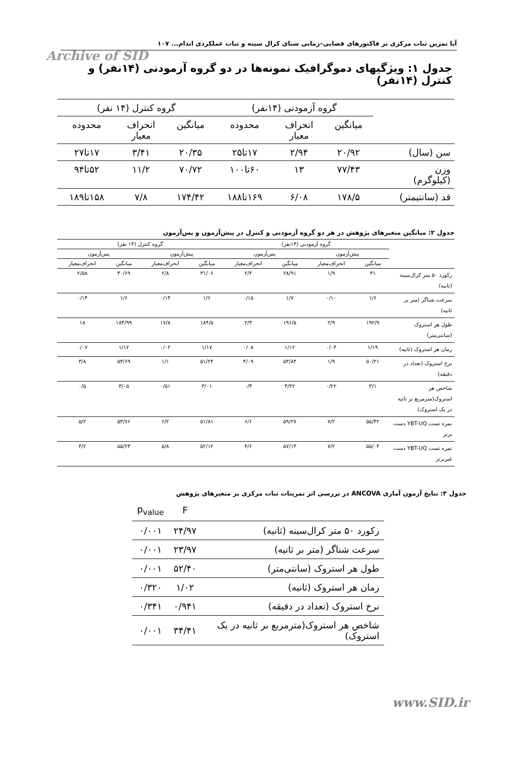آیا تمرین ثبات مرکزی بر فاکتورهای فضایی–زمانی شنای کرال سینه و ثبات عملکردی اندام... ۱۰۷
Archive of SID
جدول ۱: ویژگیهای دموگرافیک نمونه‌ها در دو گروه آزمودنی (۱۴نفر) و کنترل (۱۴نفر)
| | گروه آزمودنی (۱۴نفر) | | | گروه کنترل (۱۴ نفر) | | |
| --- | --- | --- | --- | --- | --- | --- |
| | میانگین | انحراف معیار | محدوده | میانگین | انحراف معیار | محدوده |
| سن (سال) | ۲۰/۹۲ | ۲/۹۴ | ۱۷تا۲۵ | ۲۰/۳۵ | ۳/۴۱ | ۱۷تا۲۷ |
| وزن (کیلوگرم) | ۷۷/۴۳ | ۱۳ | ۶۰تا۱۰۰ | ۷۰/۷۲ | ۱۱/۲ | ۵۲تا۹۴ |
| قد (سانتیمتر) | ۱۷۸/۵ | ۶/۰۸ | ۱۶۹تا۱۸۸ | ۱۷۴/۴۲ | ۷/۸ | ۱۵۸تا۱۸۹ |
جدول ۲: میانگین متغیرهای پژوهش در هر دو گروه آزمودنی و کنترل در پیش‌آزمون و پس‌آزمون
| | گروه آزمودنی (۱۴نفر) | | | | گروه کنترل (۱۴ نفر) | | | |
| --- | --- | --- | --- | --- | --- | --- | --- | --- |
| | پیش‌آزمون | | پس‌آزمون | | پیش‌آزمون | | پس‌آزمون | |
| | میانگین | انحراف‌معیار | میانگین | انحراف‌معیار | میانگین | انحراف‌معیار | میانگین | انحراف‌معیار |
| رکورد ۵۰ متر کرال‌سینه (ثانیه) | ۳۱ | ۱/۹ | ۲۸/۹۱ | ۲/۴ | ۳۱/۰۶ | ۲/۸ | ۳۰/۶۹ | ۲/۵۸ |
| سرعت شناگر (متر بر ثانیه) | ۱/۶ | ۰/۱۰ | ۱/۷ | ۰/۱۵ | ۱/۶ | ۰/۱۴ | ۱/۶ | ۰/۱۴ |
| طول هر استروک (سانتی‌متر) | ۱۹۲/۹ | ۲/۹ | ۱۹۶/۵ | ۲/۳ | ۱۸۴/۵ | ۱۷/۸ | ۱۸۴/۹۹ | ۱۸ |
| زمان هر استروک (ثانیه) | ۱/۱۹ | ۰/۰۴ | ۱/۱۲ | ۰/۰۸ | ۱/۱۷ | ۰/۰۲ | ۱/۱۲ | ۰/۰۷ |
| نرخ استروک (تعداد در دقیقه) | ۵۰/۲۱ | ۱/۹ | ۵۳/۸۴ | ۴/۰۹ | ۵۱/۲۴ | ۱/۱ | ۵۳/۶۹ | ۳/۸ |
| شاخص هر استروک(مترمربع بر ثانیه در یک استروک) | ۳/۱ | ۰/۲۲ | ۳/۴۲ | ۰/۳ | ۳/۰۱ | ۰/۵۱ | ۳/۰۵ | ۰/۵ |
| نمره تست YBT-UQ دست برتر | ۵۵/۴۲ | ۷/۲ | ۵۹/۲۷ | ۶/۶ | ۵۱/۸۱ | ۶/۲ | ۵۳/۷۶ | ۵/۲ |
| نمره تست YBT-UQ دست غیربرتر | ۵۵/۰۴ | ۷/۲ | ۵۷/۱۳ | ۴/۶ | ۵۲/۱۲ | ۵/۸ | ۵۵/۲۳ | ۴/۲ |
جدول ۳: نتایج آزمون آماری ANCOVA در بررسی اثر تمرینات ثبات مرکزی بر متغیرهای پژوهش
| | F | p<sub>value</sub> |
| --- | --- | --- |
| رکورد ۵۰ متر کرال‌سینه (ثانیه) | ۲۴/۹۷ | ۰/۰۰۱ |
| سرعت شناگر (متر بر ثانیه) | ۲۳/۹۷ | ۰/۰۰۱ |
| طول هر استروک (سانتی‌متر) | ۵۲/۴۰ | ۰/۰۰۱ |
| زمان هر استروک (ثانیه) | ۱/۰۲ | ۰/۳۲۰ |
| نرخ استروک (تعداد در دقیقه) | ۰/۹۴۱ | ۰/۳۴۱ |
| شاخص هر استروک(مترمربع بر ثانیه در یک استروک) | ۳۴/۴۱ | ۰/۰۰۱ |
www.SID.ir